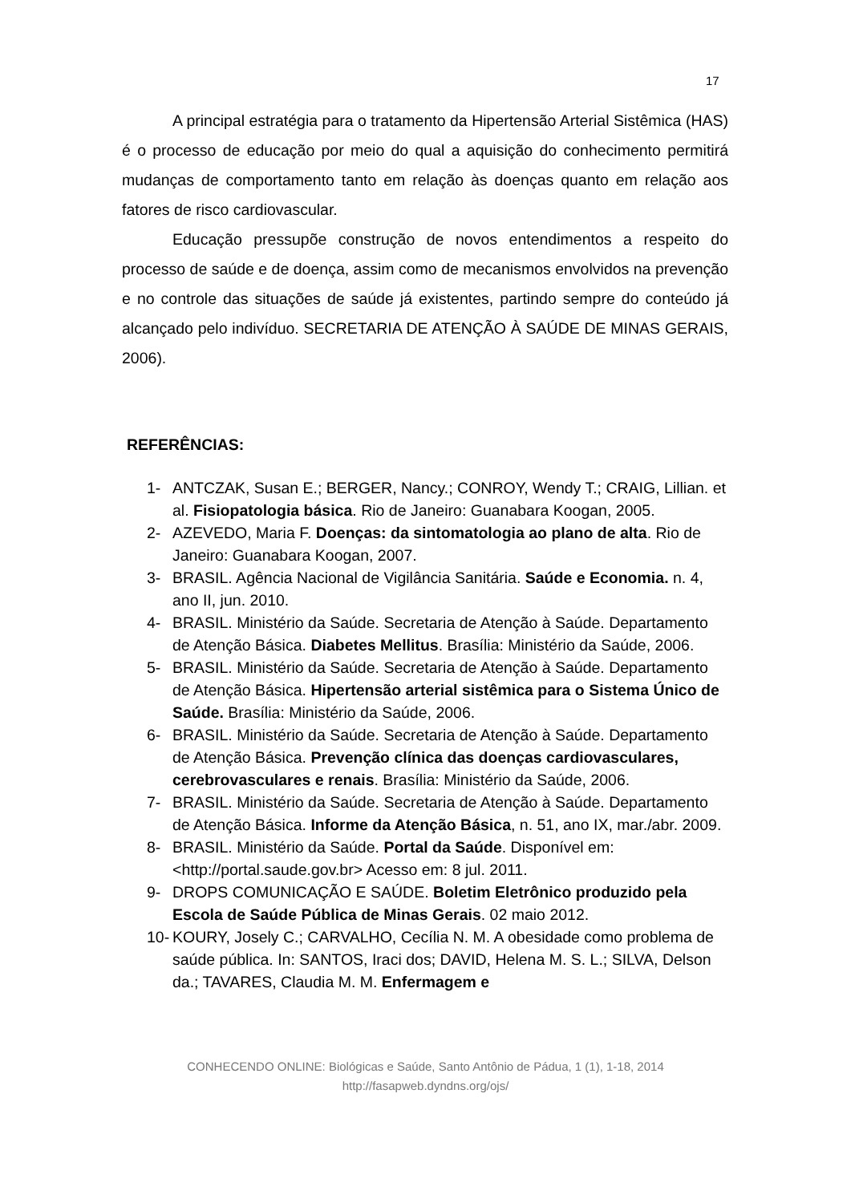17
A principal estratégia para o tratamento da Hipertensão Arterial Sistêmica (HAS) é o processo de educação por meio do qual a aquisição do conhecimento permitirá mudanças de comportamento tanto em relação às doenças quanto em relação aos fatores de risco cardiovascular.
Educação pressupõe construção de novos entendimentos a respeito do processo de saúde e de doença, assim como de mecanismos envolvidos na prevenção e no controle das situações de saúde já existentes, partindo sempre do conteúdo já alcançado pelo indivíduo. SECRETARIA DE ATENÇÃO À SAÚDE DE MINAS GERAIS, 2006).
REFERÊNCIAS:
1- ANTCZAK, Susan E.; BERGER, Nancy.; CONROY, Wendy T.; CRAIG, Lillian. et al. Fisiopatologia básica. Rio de Janeiro: Guanabara Koogan, 2005.
2- AZEVEDO, Maria F. Doenças: da sintomatologia ao plano de alta. Rio de Janeiro: Guanabara Koogan, 2007.
3- BRASIL. Agência Nacional de Vigilância Sanitária. Saúde e Economia. n. 4, ano II, jun. 2010.
4- BRASIL. Ministério da Saúde. Secretaria de Atenção à Saúde. Departamento de Atenção Básica. Diabetes Mellitus. Brasília: Ministério da Saúde, 2006.
5- BRASIL. Ministério da Saúde. Secretaria de Atenção à Saúde. Departamento de Atenção Básica. Hipertensão arterial sistêmica para o Sistema Único de Saúde. Brasília: Ministério da Saúde, 2006.
6- BRASIL. Ministério da Saúde. Secretaria de Atenção à Saúde. Departamento de Atenção Básica. Prevenção clínica das doenças cardiovasculares, cerebrovasculares e renais. Brasília: Ministério da Saúde, 2006.
7- BRASIL. Ministério da Saúde. Secretaria de Atenção à Saúde. Departamento de Atenção Básica. Informe da Atenção Básica, n. 51, ano IX, mar./abr. 2009.
8- BRASIL. Ministério da Saúde. Portal da Saúde. Disponível em: <http://portal.saude.gov.br> Acesso em: 8 jul. 2011.
9- DROPS COMUNICAÇÃO E SAÚDE. Boletim Eletrônico produzido pela Escola de Saúde Pública de Minas Gerais. 02 maio 2012.
10- KOURY, Josely C.; CARVALHO, Cecília N. M. A obesidade como problema de saúde pública. In: SANTOS, Iraci dos; DAVID, Helena M. S. L.; SILVA, Delson da.; TAVARES, Claudia M. M. Enfermagem e
CONHECENDO ONLINE: Biológicas e Saúde, Santo Antônio de Pádua, 1 (1), 1-18, 2014
http://fasapweb.dyndns.org/ojs/